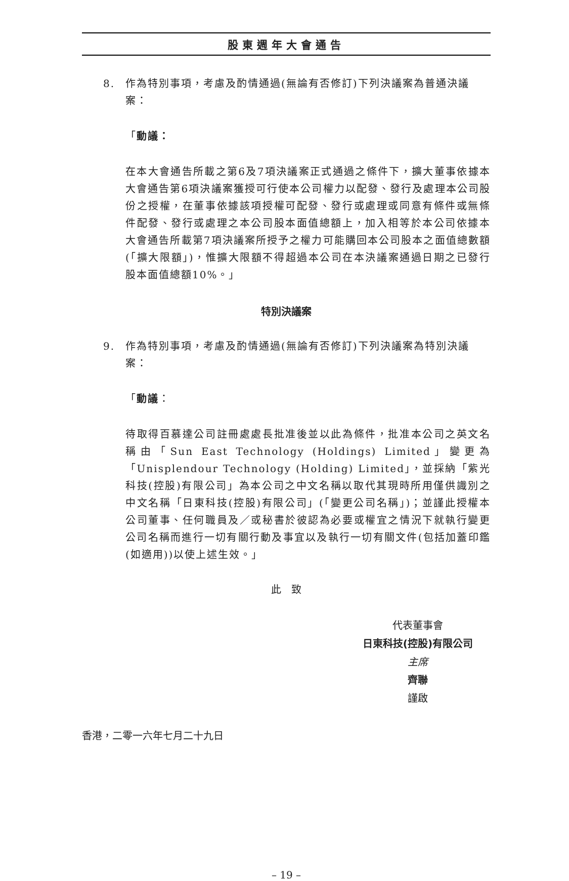股東週年大會通告
8. 作為特別事項，考慮及酌情通過(無論有否修訂)下列決議案為普通決議案：
「動議：
在本大會通告所載之第6及7項決議案正式通過之條件下，擴大董事依據本大會通告第6項決議案獲授可行使本公司權力以配發、發行及處理本公司股份之授權，在董事依據該項授權可配發、發行或處理或同意有條件或無條件配發、發行或處理之本公司股本面值總額上，加入相等於本公司依據本大會通告所載第7項決議案所授予之權力可能購回本公司股本之面值總數額(「擴大限額」)，惟擴大限額不得超過本公司在本決議案通過日期之已發行股本面值總額10%。」
特別決議案
9. 作為特別事項，考慮及酌情通過(無論有否修訂)下列決議案為特別決議案：
「動議：
待取得百慕達公司註冊處處長批准後並以此為條件，批准本公司之英文名稱由「Sun East Technology (Holdings) Limited」變更為「Unisplendour Technology (Holding) Limited」，並採納「紫光科技(控股)有限公司」為本公司之中文名稱以取代其現時所用僅供識別之中文名稱「日東科技(控股)有限公司」(「變更公司名稱」)；並謹此授權本公司董事、任何職員及／或秘書於彼認為必要或權宜之情況下就執行變更公司名稱而進行一切有關行動及事宜以及執行一切有關文件(包括加蓋印鑑(如適用))以使上述生效。」
此　致
代表董事會
日東科技(控股)有限公司
主席
齊聯
謹啟
香港，二零一六年七月二十九日
– 19 –